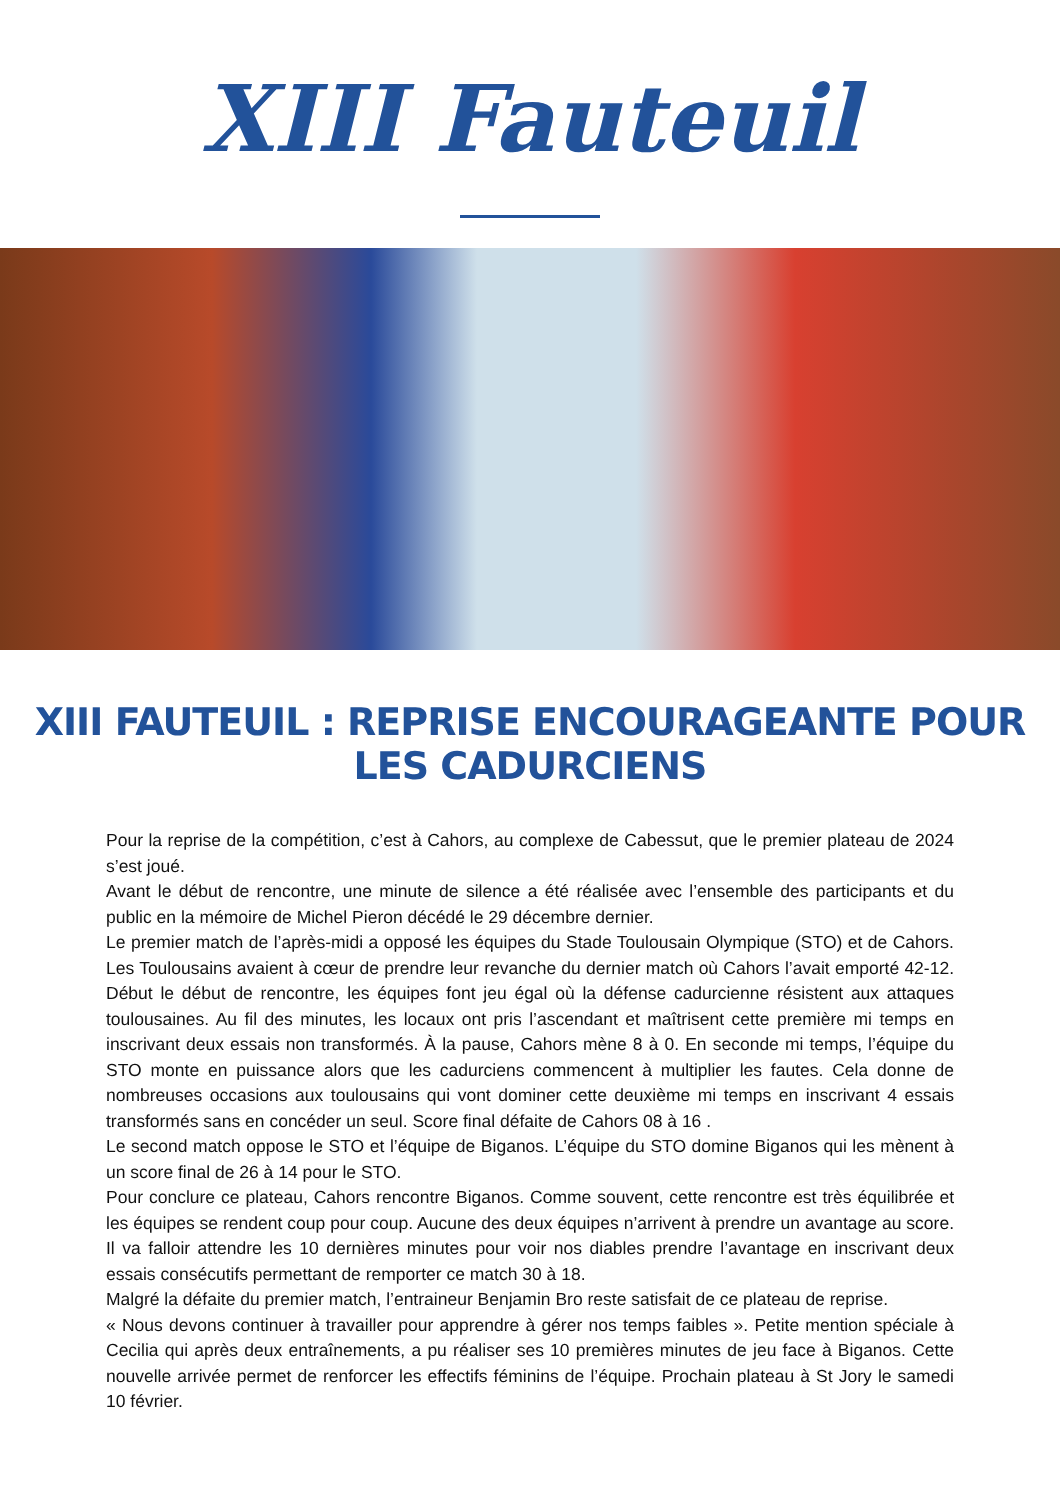XIII Fauteuil
XIII FAUTEUIL : REPRISE ENCOURAGEANTE POUR LES CADURCIENS
Pour la reprise de la compétition, c’est à Cahors, au complexe de Cabessut, que le premier plateau de 2024 s’est joué.
Avant le début de rencontre, une minute de silence a été réalisée avec l’ensemble des participants et du public en la mémoire de Michel Pieron décédé le 29 décembre dernier.
Le premier match de l’après-midi a opposé les équipes du Stade Toulousain Olympique (STO) et de Cahors. Les Toulousains avaient à cœur de prendre leur revanche du dernier match où Cahors l’avait emporté 42-12. Début le début de rencontre, les équipes font jeu égal où la défense cadurcienne résistent aux attaques toulousaines. Au fil des minutes, les locaux ont pris l’ascendant et maîtrisent cette première mi temps en inscrivant deux essais non transformés. À la pause, Cahors mène 8 à 0. En seconde mi temps, l’équipe du STO monte en puissance alors que les cadurciens commencent à multiplier les fautes. Cela donne de nombreuses occasions aux toulousains qui vont dominer cette deuxième mi temps en inscrivant 4 essais transformés sans en concéder un seul. Score final défaite de Cahors 08 à 16 .
Le second match oppose le STO et l’équipe de Biganos. L’équipe du STO domine Biganos qui les mènent à un score final de 26 à 14 pour le STO.
Pour conclure ce plateau, Cahors rencontre Biganos. Comme souvent, cette rencontre est très équilibrée et les équipes se rendent coup pour coup. Aucune des deux équipes n’arrivent à prendre un avantage au score. Il va falloir attendre les 10 dernières minutes pour voir nos diables prendre l’avantage en inscrivant deux essais consécutifs permettant de remporter ce match 30 à 18.
Malgré la défaite du premier match, l’entraineur Benjamin Bro reste satisfait de ce plateau de reprise.
« Nous devons continuer à travailler pour apprendre à gérer nos temps faibles ». Petite mention spéciale à Cecilia qui après deux entraînements, a pu réaliser ses 10 premières minutes de jeu face à Biganos. Cette nouvelle arrivée permet de renforcer les effectifs féminins de l’équipe. Prochain plateau à St Jory le samedi 10 février.